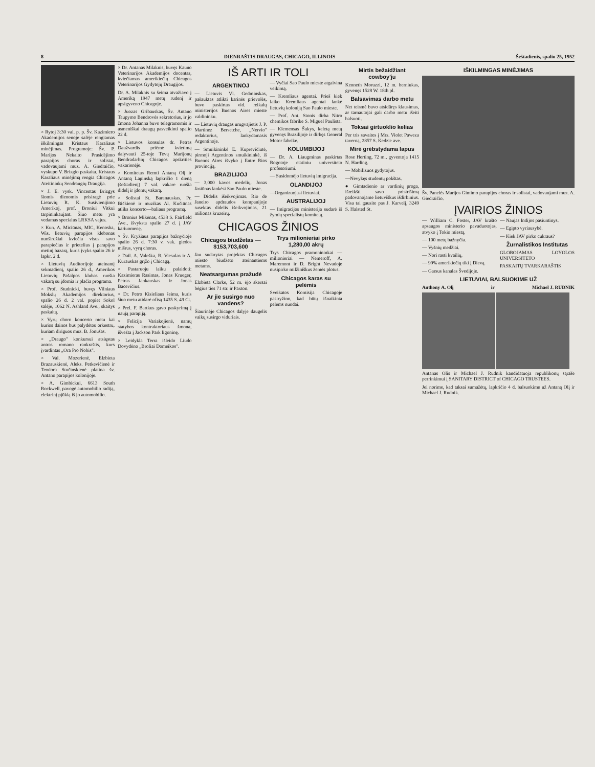8 DIENRAŠTIS DRAUGAS, CHICAGO, ILLINOIS Šeštadienis, spalio 25, 1952
× Rytoj 3:30 val. p. p. Šv. Kazimiero Akademijos senoje salėje rengiamas iškilmingas Kristaus Karaliaus minėjimas. Programoje: Šv. P. Marijos Nekalto Prasidėjimo parapijos choras ir solistai, vadovaujami muz. A. Giedraičio, vyskupo V. Brizgio paskaita. Kristaus Karaliaus minėjimą rengia Chicagos Ateitininkų Sendraugių Draugija.
× J. E. vysk. Vincentas Brizgys šiomis dienomis prisiragė prie Lietuvių R. K. Susivienijimo Amerikoj, prof. Broniui Vitkui tarpininkaujant. Šiuo metu yra vedamas specialus LRKSA vajus.
× Kun. A. Miciūnas, MIC, Kenosha, Wis. lietuvių parapijos klebonas nuoširdžiai kviečia visus savo parapiečius ir prietelius į parapijos metinį bazarą, kuris įvyks spalio 26 ir lapkr. 2 d.
× Lietuvių Auditorijoje ateinantį sekmadienį, spalio 26 d., Amerikos Lietuvių Pašalpos klubas ruošia vakarą su įdomia ir plačia programa.
× Prof. Studnicki, buvęs Vilniaus Mokslų Akademijos direktorius, spalio 26 d. 2 val. popiet Sokol salėje, 1062 N. Ashland Ave., skaitys paskaitą.
× Vyrų choro koncerto metu kai kurios dainos bus palydėtos orkestru, kuriam diriguos muz. B. Jonušas.
× „Draugo" konkursui atsiųstas antras romano rankraštis, kurs įvardintas „Ora Pro Nobis".
× Val. Mozerienė, Elzbieta Brazauskienė, Aleks. Petkevičienė ir Teodora Stučinskienė platina šv. Antano parapijos kolonijoje.
× A. Gimbickui, 6613 South Rockwell, pavogė automobilio radiją, elektrinį pjūklą iš jo automobilio.
× Dr. Antanas Milaknis, buvęs Kauno Veterinarijos Akademijos docentas, kviečiamas amerikiečių Chicagos Veterinarijos Gydytojų Draugijos.
Dr. A. Milaknis su šeima atvažiavo į Ameriką 1947 metų rudenį ir apsigyveno Chicagoje.
× Juozas Gribauskas, Šv. Antano Taupymo Bendrovės sekretorius, ir jo žmona Johanna buvo telegramomis ir asmeniškai draugų pasveikinti spalio 22 d.
× Lietuvos konsulas dr. Petras Daužvardis priėmė kvietimą dalyvauti 25-toje Tėvų Marijonų Bendradarbių Chicagos apskrities vakarienėje.
× Komitetas Remti Antaną Olį ir Antaną Lapinską lapkričio 1 dieną (šeštadienį) 7 val. vakare ruošia didelį ir įdomų vakarą.
× Solistai St. Baranauskas, Pr. Bičkienė ir muzikas Al. Kučiūnas atliks koncerto—baliaus programą.
× Bronius Mikėnas, 4538 S. Fairfield Ave., išvyksta spalio 27 d. į JAV kariuomenę.
× Šv. Kryžiaus parapijos bažnyčioje spalio 26 d. 7:30 v. vak. giedos mišrus, vyrų choras.
× Dail. A. Valeška, R. Viesulas ir A. Kurauskas grįžo į Chicagą.
× Pastaruoju laiku palaidoti: Kazimieras Rasimas, Jonas Krueger, Petras Jankauskas ir Jonas Bacevičius.
× Dr. Petro Kisieliaus šeima, kuris šiuo metu atidarė ofisą 1435 S. 49 Ct.
× Prel. F. Bartkus gavo paskyrimą į naują parapiją.
× Felicija Variakojienė, namų statybos kontraktoriaus žmona, išvežta į Jackson Park ligoninę.
× Leidykla Terra išleido Liudo Dovydėno „Broliai Domeikos".
IŠ ARTI IR TOLI
ARGENTINOJ
— Lietuvis Vl. Gedminskas, pašauktas atlikti karinės prievolės, buvo paskirtas vid. reikalų ministerijos Buenos Aires mieste valdininku.
— Lietuvių draugas urugvajietis J. P. Martinez Bersetche, „Nervio" redaktorius, lankydamasis Argentinoje.
— Smuikininkė E. Kuprevičiūtė, pirmoji Argentinos smuikininkė, iš Buenos Aires išvyko į Entre Rios provinciją.
BRAZILIJOJ
— 3,000 kavos medelių. Jonas Jasiūnas lankėsi Sao Paulo mieste.
— Didelis išeikvojimas. Rio de Janeiro apdraudos kompanijoje susektas didelis išeikvojimas, 21 milionas kruzeirų.
— Vyčiai Sao Paulo mieste atgaivina veikimą.
— Kremliaus agentai. Prieš kiek laiko Kremliaus agentai lankė lietuvių koloniją Sao Paulo mieste.
— Prof. Ant. Stonis dirba Nitro chemikos fabrike S. Miguel Paulista.
— Klemensas Šukys, keletą metų gyvenęs Brazilijoje ir dirbęs General Motor fabrike.
KOLUMBIJOJ
— Dr. A. Liaugminas paskirtas Bogotoje etatiniu universiteto profesoriumi.
— Susidomėjo lietuvių imigracija.
OLANDIJOJ
—Organizuojasi lietuviai.
AUSTRALIJOJ
— Imigracijos ministerija sudarė iš žymių specialistų komitetą.
CHICAGOS ŽINIOS
Chicagos biudžetas — $153,703,600
Jau sudarytas projektas Chicagos miesto biudžeto ateinantiems metams.
Neatsargumas pražudė
Elzbieta Clarke, 52 m. ėjo skersai bėgius ties 71 str. ir Paxton.
Ar jie susirgo nuo vandens?
Šiaurinėje Chicagos dalyje daugelis vaikų susirgo viduriais.
Trys milionieriai pirko 1,280,00 akrų
Trys Chicagos pramonininkai — milionieriai — Nemeroff, A. Maremont ir D. Bright Nevadoje nusipirko milžiniškus žemės plotus.
Chicagos karas su pelėmis
Sveikatos Komisija Chicagoje pasiryžino, kad būtų išnaikinta pelėms nuodai.
Mirtis bežaidžiant cowboy'ju
Kenneth Moruzzi, 12 m. berniukas, gyvenęs 1528 W. 18th pl.
Balsavimas darbo metu
Net teismė buvo atsidūręs klausimas, ar tarnautojai gali darbo metu išeiti balsuoti.
Toksai girtuoklio kelias
Per tris savaites į Mrs. Violet Paweza taverną, 2857 S. Kedzie ave.
Mirė grėbstydama lapus
Rose Herting, 72 m., gyventoja 1415 N. Harding.
— Mobilizuos gydytojus.
—Nevykęs studentų pokštas.
● Gimtadienio ar vardinių proga, išreikšti savo prisirišimą padovanojame lietuviškus išdirbinius. Visa tai gausite pas J. Karvelį, 3249 S. Halsted St.
IŠKILMINGAS MINĖJIMAS
Šv. Panelės Marijos Gimimo parapijos choras ir solistai, vadovaujami muz. A. Giedraičio.
ĮVAIRIOS ŽINIOS
— William C. Foster, JAV krašto apsaugos ministerio pavaduotojas, atvyko į Tokio miestą.
— 100 metų bažnyčia.
— Vyšnių medžiai.
— Nori rasti kvailių.
— 99% amerikiečių tiki į Dievą.
— Garsus kanalas Švedijoje.
— Naujas Indijos pasiuntinys.
— Egipto vyriausybė.
— Kiek JAV pirko cukraus?
Žurnalistikos Institutas
GLOBOJAMAS LOYOLOS UNIVERSITETO
PASKAITŲ TVARKARAŠTIS
LIETUVIAI, BALSUOKIME UŽ
Anthony A. Olį ir Michael J. RUDNIK
Antanas Olis ir Michael J. Rudnik kandidatuoja republikonų sąraše perrinkimui į SANITARY DISTRICT of CHICAGO TRUSTEES.
Jei norime, kad taksai sumažėtų, lapkričio 4 d. balsuokime už Antaną Olį ir Michael J. Rudnik.